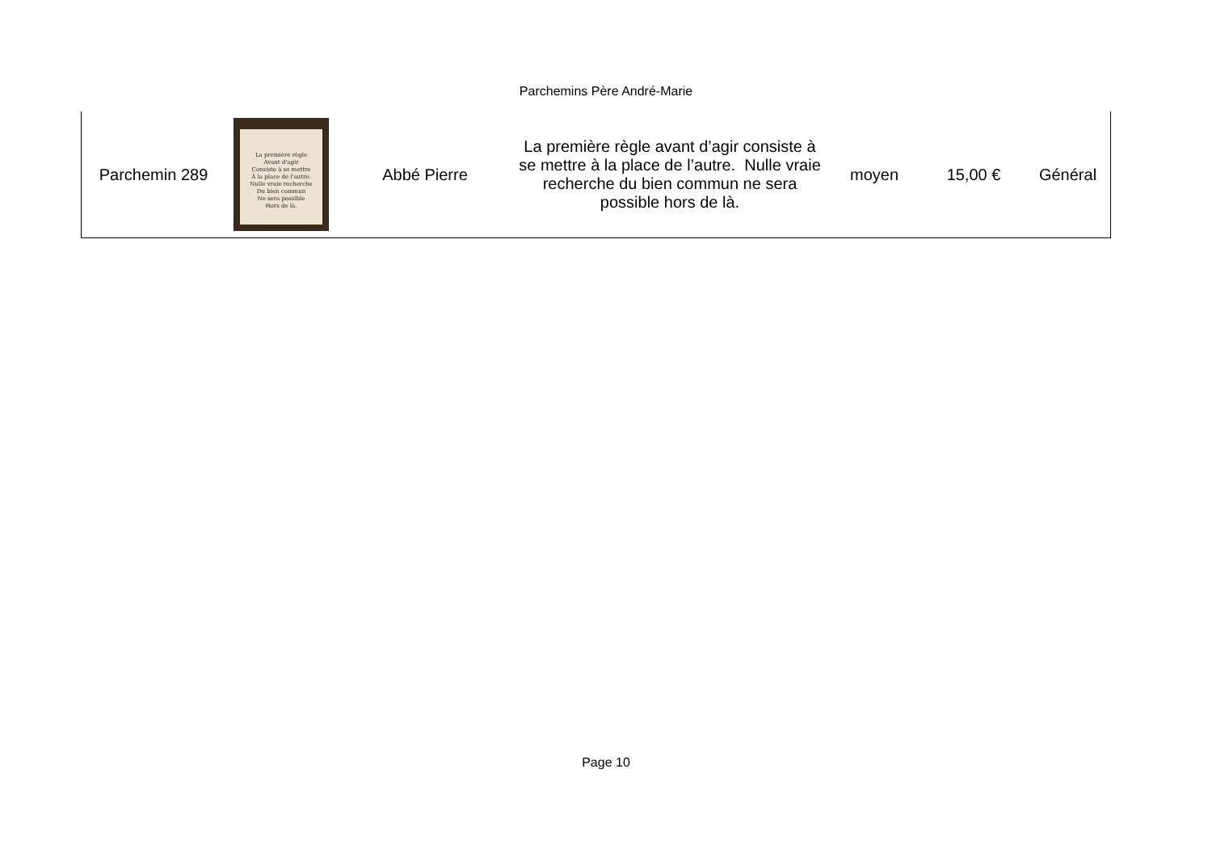Parchemins Père André-Marie
| Parchemin 289 | La première règle Avant d'agir Consiste à se mettre À la place de l'autre. Nulle vraie recherche Du bien commun Ne sera possible Hors de là. | Abbé Pierre | La première règle avant d’agir consiste à se mettre à la place de l’autre. Nulle vraie recherche du bien commun ne sera possible hors de là. | moyen | 15,00 € | Général |
Page 10